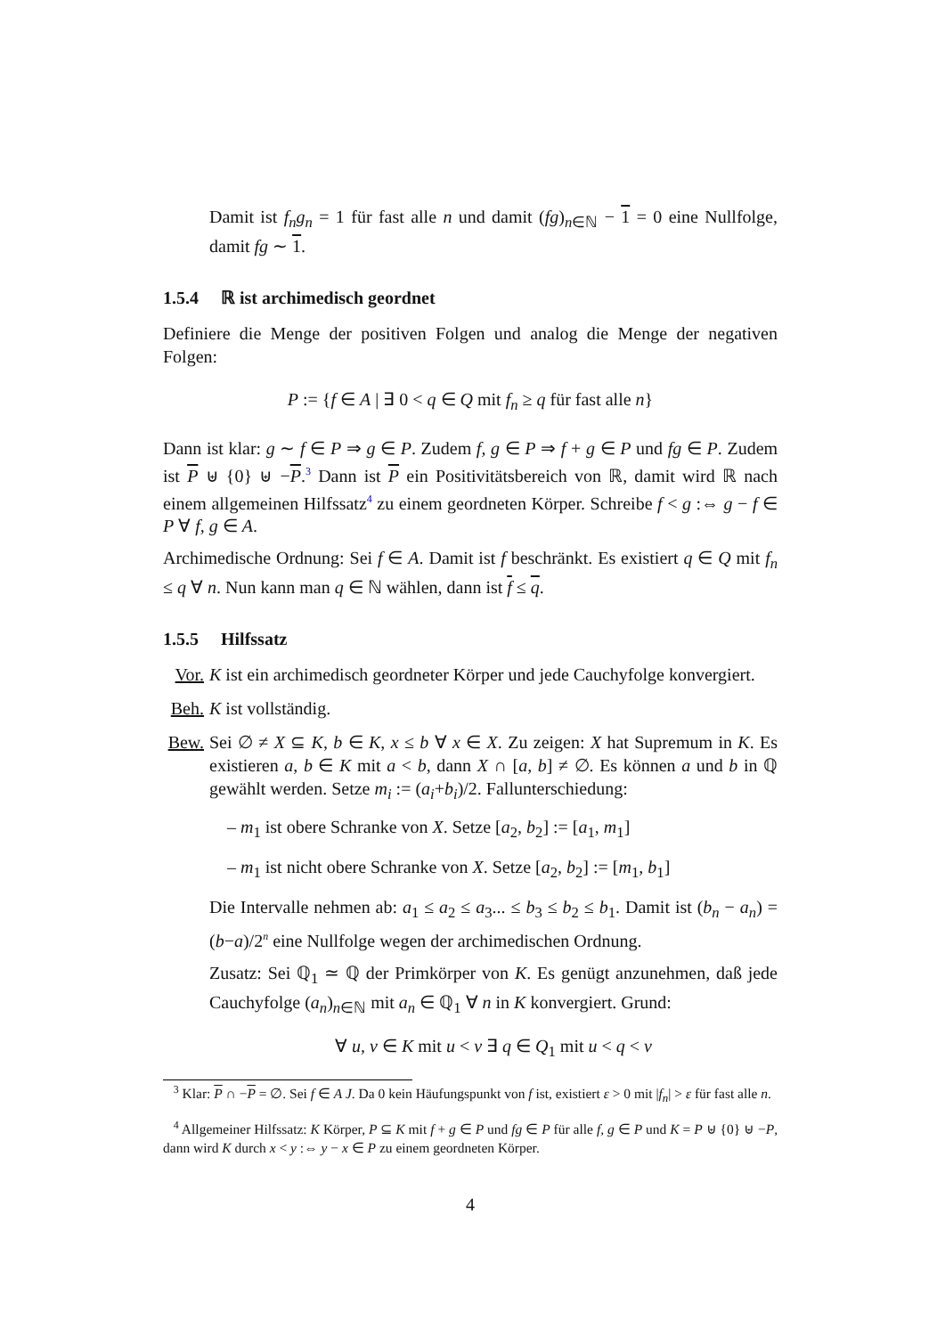Damit ist f<sub>n</sub>g<sub>n</sub> = 1 für fast alle n und damit (fg)<sub>n∈ℕ</sub> − 1 = 0 eine Nullfolge, damit fg ∼ 1.
1.5.4 ℝ ist archimedisch geordnet
Definiere die Menge der positiven Folgen und analog die Menge der negativen Folgen:
P := {f ∈ A | ∃ 0 < q ∈ Q mit f<sub>n</sub> ≥ q für fast alle n}
Dann ist klar: g ∼ f ∈ P ⇒ g ∈ P. Zudem f, g ∈ P ⇒ f + g ∈ P und fg ∈ P. Zudem ist P ⊎ {0} ⊎ −P.<sup>3</sup> Dann ist P ein Positivitätsbereich von ℝ, damit wird ℝ nach einem allgemeinen Hilfssatz<sup>4</sup> zu einem geordneten Körper. Schreibe f < g :⇔ g − f ∈ P ∀ f, g ∈ A.
Archimedische Ordnung: Sei f ∈ A. Damit ist f beschränkt. Es existiert q ∈ Q mit f<sub>n</sub> ≤ q ∀ n. Nun kann man q ∈ ℕ wählen, dann ist f ≤ q.
1.5.5 Hilfssatz
Vor. K ist ein archimedisch geordneter Körper und jede Cauchyfolge konvergiert.
Beh. K ist vollständig.
Bew. Sei ∅ ≠ X ⊆ K, b ∈ K, x ≤ b ∀ x ∈ X. Zu zeigen: X hat Supremum in K. Es existieren a, b ∈ K mit a < b, dann X ∩ [a, b] ≠ ∅. Es können a und b in ℚ gewählt werden. Setze m<sub>i</sub> := (a<sub>i</sub>+b<sub>i</sub>)/2. Fallunterschiedung:
– m<sub>1</sub> ist obere Schranke von X. Setze [a<sub>2</sub>, b<sub>2</sub>] := [a<sub>1</sub>, m<sub>1</sub>]
– m<sub>1</sub> ist nicht obere Schranke von X. Setze [a<sub>2</sub>, b<sub>2</sub>] := [m<sub>1</sub>, b<sub>1</sub>]
Die Intervalle nehmen ab: a<sub>1</sub> ≤ a<sub>2</sub> ≤ a<sub>3</sub>... ≤ b<sub>3</sub> ≤ b<sub>2</sub> ≤ b<sub>1</sub>. Damit ist (b<sub>n</sub> − a<sub>n</sub>) = (b−a)/2<sup>n</sup> eine Nullfolge wegen der archimedischen Ordnung.
Zusatz: Sei ℚ<sub>1</sub> ≃ ℚ der Primkörper von K. Es genügt anzunehmen, daß jede Cauchyfolge (a<sub>n</sub>)<sub>n∈ℕ</sub> mit a<sub>n</sub> ∈ ℚ<sub>1</sub> ∀ n in K konvergiert. Grund:
∀ u, v ∈ K mit u < v ∃ q ∈ Q<sub>1</sub> mit u < q < v
<sup>3</sup> Klar: P ∩ −P = ∅. Sei f ∈ A J. Da 0 kein Häufungspunkt von f ist, existiert ε > 0 mit |f<sub>n</sub>| > ε für fast alle n.
<sup>4</sup> Allgemeiner Hilfssatz: K Körper, P ⊆ K mit f + g ∈ P und fg ∈ P für alle f, g ∈ P und K = P ⊎ {0} ⊎ −P, dann wird K durch x < y :⇔ y − x ∈ P zu einem geordneten Körper.
4